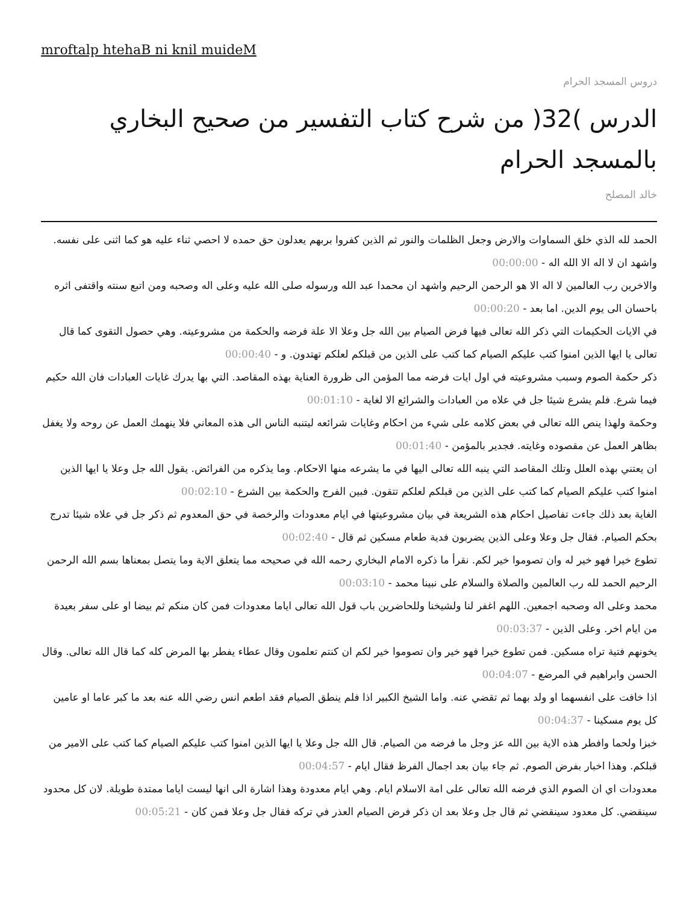mroftalp htehaB ni knil muideM
دروس المسجد الحرام
الدرس )32( من شرح كتاب التفسير من صحيح البخاري بالمسجد الحرام
خالد المصلح
الحمد لله الذي خلق السماوات والارض وجعل الظلمات والنور ثم الذين كفروا بربهم يعدلون حق حمده لا احصي ثناء عليه هو كما اثنى على نفسه. واشهد ان لا اله الا الله اله - 00:00:00
والاخرين رب العالمين لا اله الا هو الرحمن الرحيم واشهد ان محمدا عبد الله ورسوله صلى الله عليه وعلى اله وصحبه ومن اتبع سنته واقتفى اثره باحسان الى يوم الدين. اما بعد - 00:00:20
في الايات الحكيمات التي ذكر الله تعالى فيها فرض الصيام بين الله جل وعلا الا علة فرضه والحكمة من مشروعيته. وهي حصول التقوى كما قال تعالى يا ايها الذين امنوا كتب عليكم الصيام كما كتب على الذين من قبلكم لعلكم تهتدون. و - 00:00:40
ذكر حكمة الصوم وسبب مشروعيته في اول ايات فرضه مما المؤمن الى ظرورة العناية بهذه المقاصد. التي بها يدرك غايات العبادات فان الله حكيم فيما شرع. فلم يشرع شيئا جل في علاه من العبادات والشرائع الا لغاية - 00:01:10
وحكمة ولهذا ينص الله تعالى في بعض كلامه على شيء من احكام وغايات شرائعه ليتنبه الناس الى هذه المعاني فلا ينهمك العمل عن روحه ولا يغفل بظاهر العمل عن مقصوده وغايته. فجدير بالمؤمن - 00:01:40
ان يعتني بهذه العلل وتلك المقاصد التي ينبه الله تعالى اليها في ما يشرعه منها الاحكام. وما يذكره من الفرائض. يقول الله جل وعلا يا ايها الذين امنوا كتب عليكم الصيام كما كتب على الذين من قبلكم لعلكم تتقون. فبين الفرج والحكمة بين الشرع - 00:02:10
الغاية بعد ذلك جاءت تفاصيل احكام هذه الشريعة في بيان مشروعيتها في ايام معدودات والرخصة في حق المعدوم ثم ذكر جل في علاه شيئا تدرج بحكم الصيام. فقال جل وعلا وعلى الذين يضربون فدية طعام مسكين ثم قال - 00:02:40
تطوع خيرا فهو خير له وان تصوموا خير لكم. نقرأ ما ذكره الامام البخاري رحمه الله في صحيحه مما يتعلق الاية وما يتصل بمعناها بسم الله الرحمن الرحيم الحمد لله رب العالمين والصلاة والسلام على نبينا محمد - 00:03:10
محمد وعلى اله وصحبه اجمعين. اللهم اغفر لنا ولشيخنا وللحاضرين باب قول الله تعالى اياما معدودات فمن كان منكم ثم بيضا او على سفر بعيدة من ايام اخر. وعلى الذين - 00:03:37
يخونهم فتية تراه مسكين. فمن تطوع خيرا فهو خير وان تصوموا خير لكم ان كنتم تعلمون وقال عطاء يفطر بها المرض كله كما قال الله تعالى. وقال الحسن وابراهيم في المرضع - 00:04:07
اذا خافت على انفسهما او ولد بهما ثم تقضي عنه. واما الشيخ الكبير اذا فلم ينطق الصيام فقد اطعم انس رضي الله عنه بعد ما كبر عاما او عامين كل يوم مسكينا - 00:04:37
خبزا ولحما وافطر هذه الاية بين الله عز وجل ما فرضه من الصيام. قال الله جل وعلا يا ايها الذين امنوا كتب عليكم الصيام كما كتب على الامير من قبلكم. وهذا اخبار بفرض الصوم. ثم جاء بيان بعد اجمال الفرظ فقال ايام - 00:04:57
معدودات اي ان الصوم الذي فرضه الله تعالى على امة الاسلام ايام. وهي ايام معدودة وهذا اشارة الى انها ليست اياما ممتدة طويلة. لان كل محدود سينقضي. كل معدود سينقضي ثم قال جل وعلا بعد ان ذكر فرض الصيام العذر في تركه فقال جل وعلا فمن كان - 00:05:21